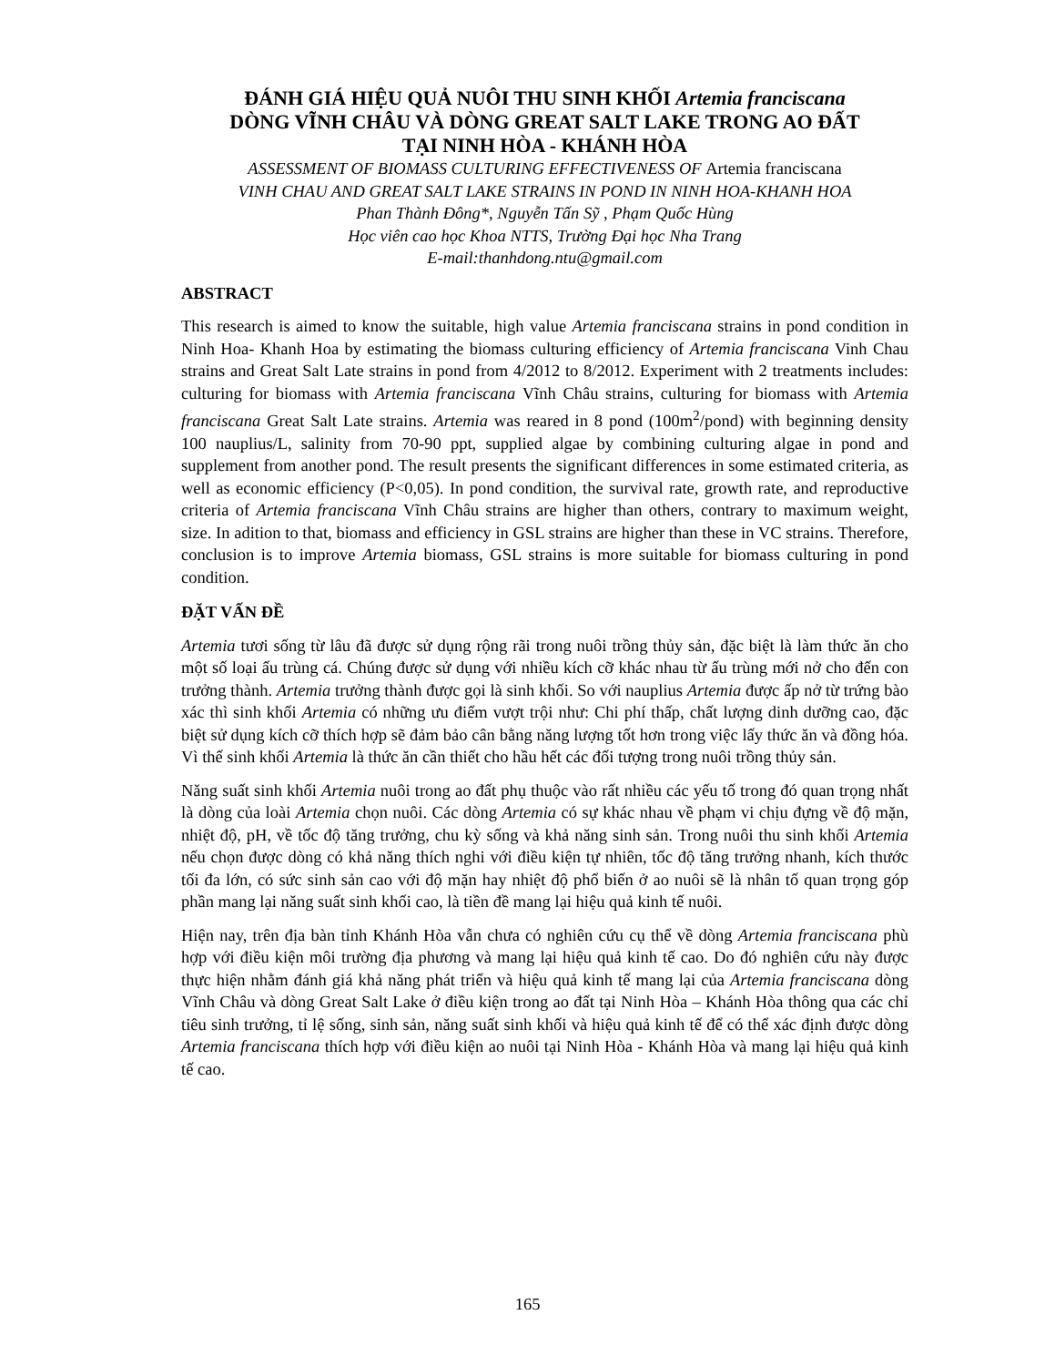ĐÁNH GIÁ HIỆU QUẢ NUÔI THU SINH KHỐI Artemia franciscana
DÒNG VĨNH CHÂU VÀ DÒNG GREAT SALT LAKE TRONG AO ĐẤT
TẠI NINH HÒA - KHÁNH HÒA
ASSESSMENT OF BIOMASS CULTURING EFFECTIVENESS OF Artemia franciscana
VINH CHAU AND GREAT SALT LAKE STRAINS IN POND IN NINH HOA-KHANH HOA
Phan Thành Đông*, Nguyễn Tấn Sỹ , Phạm Quốc Hùng
Học viên cao học Khoa NTTS, Trường Đại học Nha Trang
E-mail:thanhdong.ntu@gmail.com
ABSTRACT
This research is aimed to know the suitable, high value Artemia franciscana strains in pond condition in Ninh Hoa- Khanh Hoa by estimating the biomass culturing efficiency of Artemia franciscana Vinh Chau strains and Great Salt Late strains in pond from 4/2012 to 8/2012. Experiment with 2 treatments includes: culturing for biomass with Artemia franciscana Vĩnh Châu strains, culturing for biomass with Artemia franciscana Great Salt Late strains. Artemia was reared in 8 pond (100m<sup>2</sup>/pond) with beginning density 100 nauplius/L, salinity from 70-90 ppt, supplied algae by combining culturing algae in pond and supplement from another pond. The result presents the significant differences in some estimated criteria, as well as economic efficiency (P<0,05). In pond condition, the survival rate, growth rate, and reproductive criteria of Artemia franciscana Vĩnh Châu strains are higher than others, contrary to maximum weight, size. In adition to that, biomass and efficiency in GSL strains are higher than these in VC strains. Therefore, conclusion is to improve Artemia biomass, GSL strains is more suitable for biomass culturing in pond condition.
ĐẶT VẤN ĐỀ
Artemia tươi sống từ lâu đã được sử dụng rộng rãi trong nuôi trồng thủy sản, đặc biệt là làm thức ăn cho một số loại ấu trùng cá. Chúng được sử dụng với nhiều kích cỡ khác nhau từ ấu trùng mới nở cho đến con trưởng thành. Artemia trưởng thành được gọi là sinh khối. So với nauplius Artemia được ấp nở từ trứng bào xác thì sinh khối Artemia có những ưu điểm vượt trội như: Chi phí thấp, chất lượng dinh dưỡng cao, đặc biệt sử dụng kích cỡ thích hợp sẽ đảm bảo cân bằng năng lượng tốt hơn trong việc lấy thức ăn và đồng hóa. Vì thế sinh khối Artemia là thức ăn cần thiết cho hầu hết các đối tượng trong nuôi trồng thủy sản.
Năng suất sinh khối Artemia nuôi trong ao đất phụ thuộc vào rất nhiều các yếu tố trong đó quan trọng nhất là dòng của loài Artemia chọn nuôi. Các dòng Artemia có sự khác nhau về phạm vi chịu đựng về độ mặn, nhiệt độ, pH, về tốc độ tăng trưởng, chu kỳ sống và khả năng sinh sản. Trong nuôi thu sinh khối Artemia nếu chọn được dòng có khả năng thích nghi với điều kiện tự nhiên, tốc độ tăng trưởng nhanh, kích thước tối đa lớn, có sức sinh sản cao với độ mặn hay nhiệt độ phổ biến ở ao nuôi sẽ là nhân tố quan trọng góp phần mang lại năng suất sinh khối cao, là tiền đề mang lại hiệu quả kinh tế nuôi.
Hiện nay, trên địa bàn tỉnh Khánh Hòa vẫn chưa có nghiên cứu cụ thể về dòng Artemia franciscana phù hợp với điều kiện môi trường địa phương và mang lại hiệu quả kinh tế cao. Do đó nghiên cứu này được thực hiện nhằm đánh giá khả năng phát triển và hiệu quả kinh tế mang lại của Artemia franciscana dòng Vĩnh Châu và dòng Great Salt Lake ở điều kiện trong ao đất tại Ninh Hòa – Khánh Hòa thông qua các chỉ tiêu sinh trưởng, tỉ lệ sống, sinh sản, năng suất sinh khối và hiệu quả kinh tế để có thể xác định được dòng Artemia franciscana thích hợp với điều kiện ao nuôi tại Ninh Hòa - Khánh Hòa và mang lại hiệu quả kinh tế cao.
165